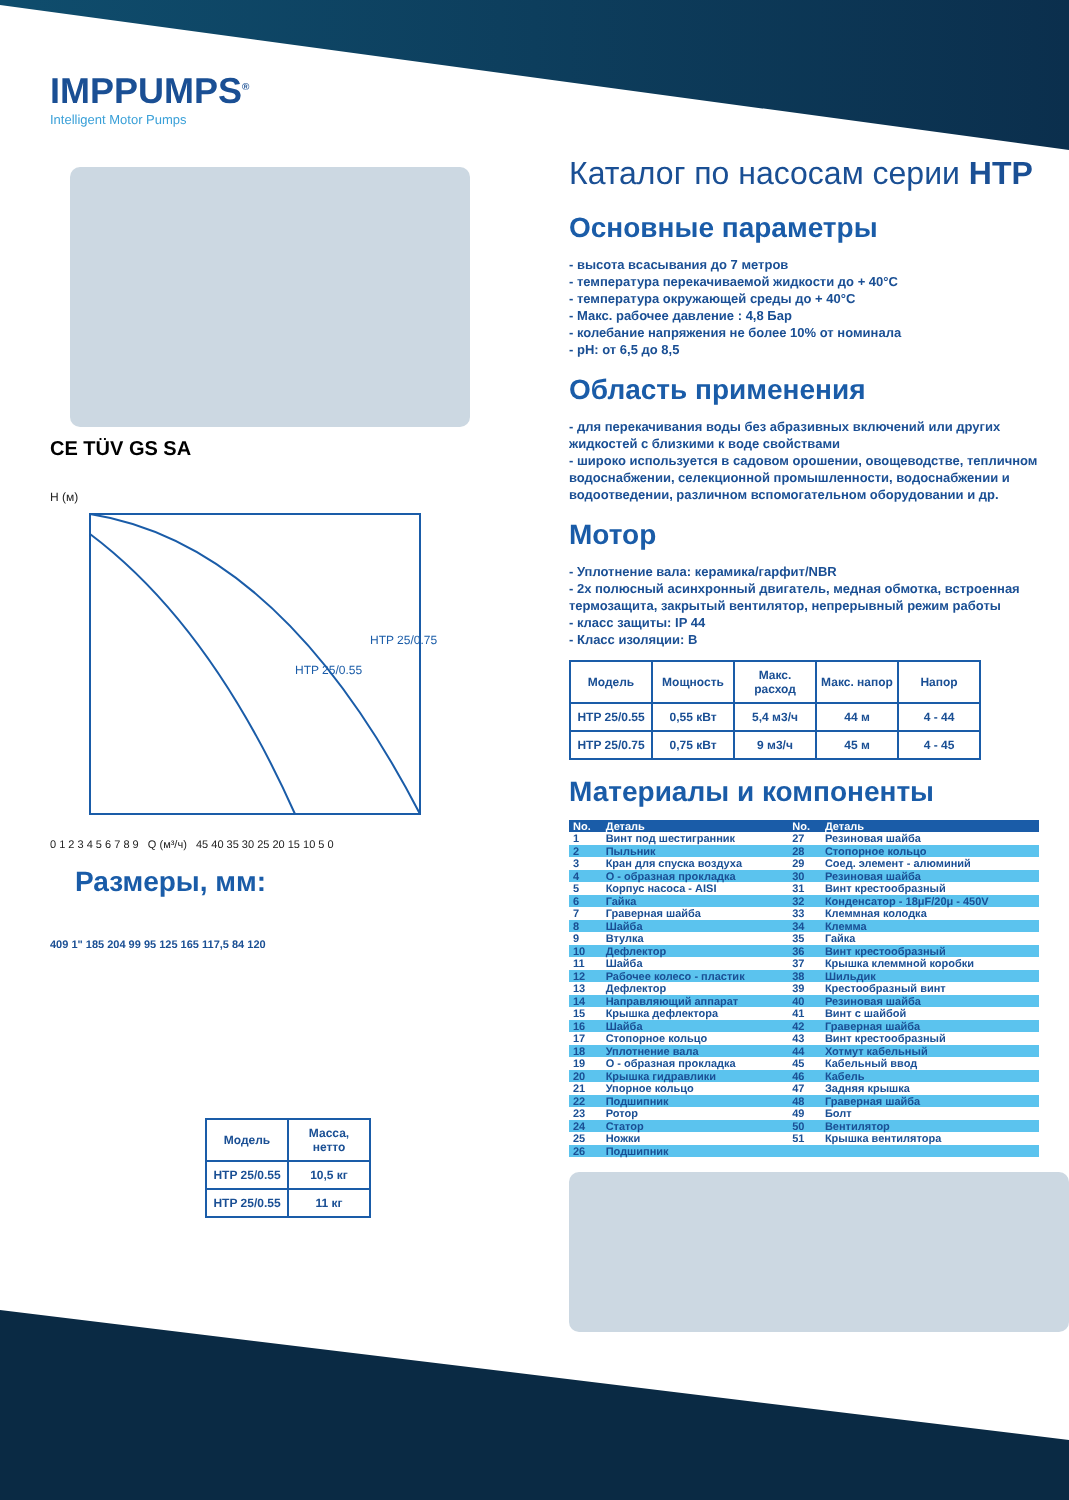IMPPUMPS<sup>®</sup>
Intelligent Motor Pumps
CE TÜV GS SA
H (м)
HTP 25/0.55
HTP 25/0.75
0 1 2 3 4 5 6 7 8 9 Q (м³/ч) 45 40 35 30 25 20 15 10 5 0
Размеры, мм:
409 1" 185 204 99 95 125 165 117,5 84 120
| Модель | Масса, нетто |
| --- | --- |
| HTP 25/0.55 | 10,5 кг |
| HTP 25/0.55 | 11 кг |
Каталог по насосам серии HTP
Основные параметры
- высота всасывания до 7 метров
- температура перекачиваемой жидкости до + 40°C
- температура окружающей среды до + 40°C
- Макс. рабочее давление : 4,8 Бар
- колебание напряжения не более 10% от номинала
- pH: от 6,5 до 8,5
Область применения
- для перекачивания воды без абразивных включений или других жидкостей с близкими к воде свойствами
- широко используется в садовом орошении, овощеводстве, тепличном водоснабжении, селекционной промышленности, водоснабжении и водоотведении, различном вспомогательном оборудовании и др.
Мотор
- Уплотнение вала: керамика/гарфит/NBR
- 2х полюсный асинхронный двигатель, медная обмотка, встроенная термозащита, закрытый вентилятор, непрерывный режим работы
- класс защиты: IP 44
- Класс изоляции: B
| Модель | Мощность | Макс. расход | Макс. напор | Напор |
| --- | --- | --- | --- | --- |
| HTP 25/0.55 | 0,55 кВт | 5,4 м3/ч | 44 м | 4 - 44 |
| HTP 25/0.75 | 0,75 кВт | 9 м3/ч | 45 м | 4 - 45 |
Материалы и компоненты
| No. | Деталь | No. | Деталь |
| --- | --- | --- | --- |
| 1 | Винт под шестигранник | 27 | Резиновая шайба |
| 2 | Пыльник | 28 | Стопорное кольцо |
| 3 | Кран для спуска воздуха | 29 | Соед. элемент - алюминий |
| 4 | О - образная прокладка | 30 | Резиновая шайба |
| 5 | Корпус насоса - AISI | 31 | Винт крестообразный |
| 6 | Гайка | 32 | Конденсатор - 18μF/20μ - 450V |
| 7 | Граверная шайба | 33 | Клеммная колодка |
| 8 | Шайба | 34 | Клемма |
| 9 | Втулка | 35 | Гайка |
| 10 | Дефлектор | 36 | Винт крестообразный |
| 11 | Шайба | 37 | Крышка клеммной коробки |
| 12 | Рабочее колесо - пластик | 38 | Шильдик |
| 13 | Дефлектор | 39 | Крестообразный винт |
| 14 | Направляющий аппарат | 40 | Резиновая шайба |
| 15 | Крышка дефлектора | 41 | Винт с шайбой |
| 16 | Шайба | 42 | Граверная шайба |
| 17 | Стопорное кольцо | 43 | Винт крестообразный |
| 18 | Уплотнение вала | 44 | Хотмут кабельный |
| 19 | О - образная прокладка | 45 | Кабельный ввод |
| 20 | Крышка гидравлики | 46 | Кабель |
| 21 | Упорное кольцо | 47 | Задняя крышка |
| 22 | Подшипник | 48 | Граверная шайба |
| 23 | Ротор | 49 | Болт |
| 24 | Статор | 50 | Вентилятор |
| 25 | Ножки | 51 | Крышка вентилятора |
| 26 | Подшипник | | |